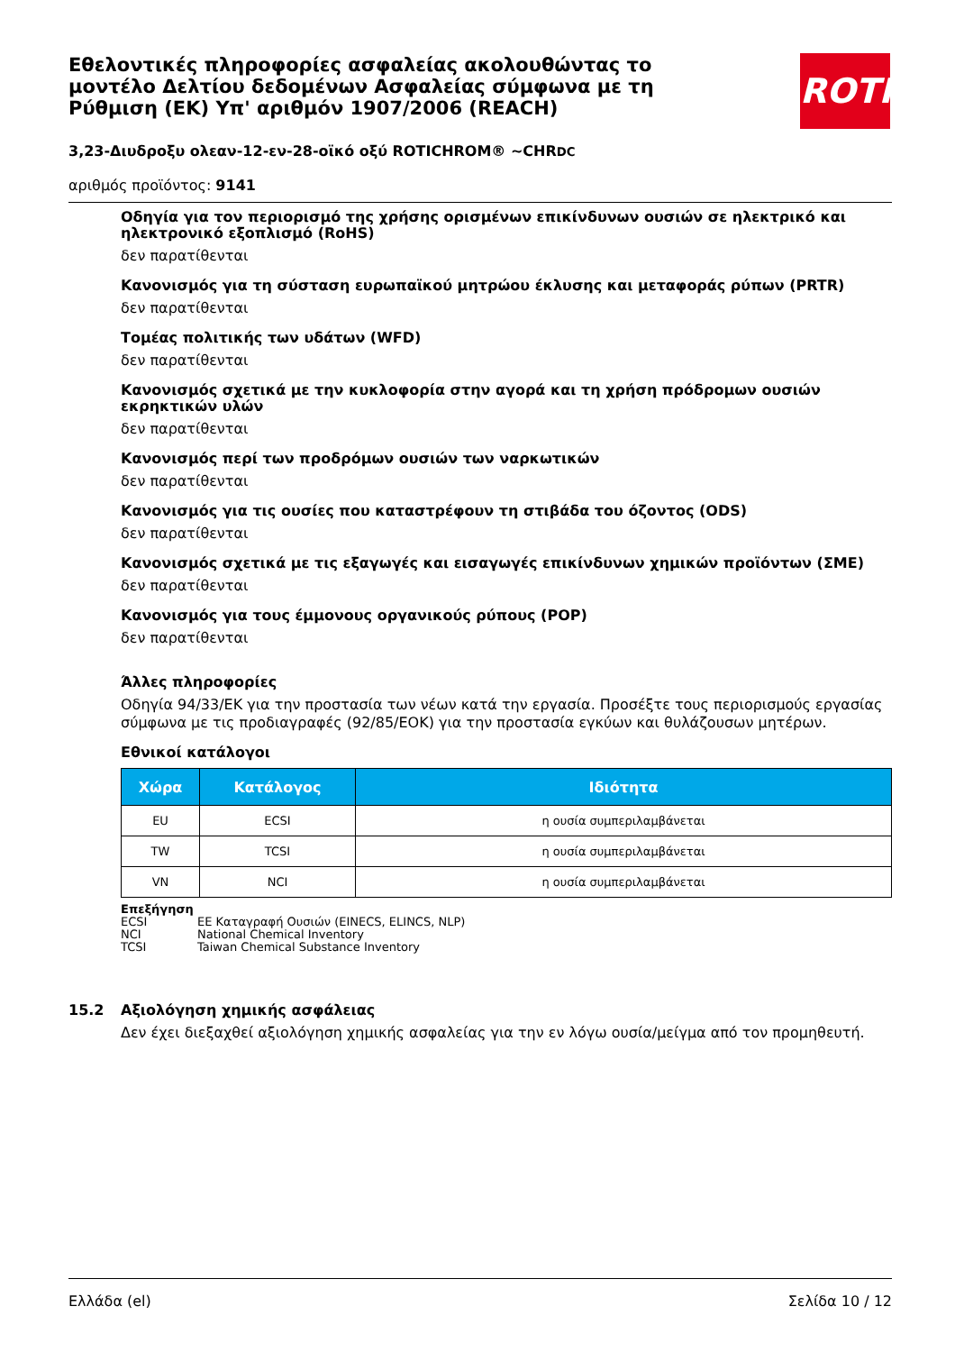Εθελοντικές πληροφορίες ασφαλείας ακολουθώντας το μοντέλο Δελτίου δεδομένων Ασφαλείας σύμφωνα με τη Ρύθμιση (ΕΚ) Υπ' αριθμόν 1907/2006 (REACH)
ROTH
3,23-Διυδροξυ ολεαν-12-εν-28-οϊκό οξύ ROTICHROM® ~CHRDC
αριθμός προϊόντος: 9141
Οδηγία για τον περιορισμό της χρήσης ορισμένων επικίνδυνων ουσιών σε ηλεκτρικό και ηλεκτρονικό εξοπλισμό (RoHS)
δεν παρατίθενται
Κανονισμός για τη σύσταση ευρωπαϊκού μητρώου έκλυσης και μεταφοράς ρύπων (PRTR)
δεν παρατίθενται
Τομέας πολιτικής των υδάτων (WFD)
δεν παρατίθενται
Κανονισμός σχετικά με την κυκλοφορία στην αγορά και τη χρήση πρόδρομων ουσιών εκρηκτικών υλών
δεν παρατίθενται
Κανονισμός περί των προδρόμων ουσιών των ναρκωτικών
δεν παρατίθενται
Κανονισμός για τις ουσίες που καταστρέφουν τη στιβάδα του όζοντος (ODS)
δεν παρατίθενται
Κανονισμός σχετικά με τις εξαγωγές και εισαγωγές επικίνδυνων χημικών προϊόντων (ΣΜΕ)
δεν παρατίθενται
Κανονισμός για τους έμμονους οργανικούς ρύπους (POP)
δεν παρατίθενται
Άλλες πληροφορίες
Οδηγία 94/33/ΕΚ για την προστασία των νέων κατά την εργασία. Προσέξτε τους περιορισμούς εργασίας σύμφωνα με τις προδιαγραφές (92/85/ΕΟΚ) για την προστασία εγκύων και θυλάζουσων μητέρων.
Εθνικοί κατάλογοι
| Χώρα | Κατάλογος | Ιδιότητα |
| --- | --- | --- |
| EU | ECSI | η ουσία συμπεριλαμβάνεται |
| TW | TCSI | η ουσία συμπεριλαμβάνεται |
| VN | NCI | η ουσία συμπεριλαμβάνεται |
Επεξήγηση
ECSI ΕΕ Καταγραφή Ουσιών (EINECS, ELINCS, NLP)
NCI National Chemical Inventory
TCSI Taiwan Chemical Substance Inventory
15.2 Αξιολόγηση χημικής ασφάλειας
Δεν έχει διεξαχθεί αξιολόγηση χημικής ασφαλείας για την εν λόγω ουσία/μείγμα από τον προμηθευτή.
Ελλάδα (el) Σελίδα 10 / 12